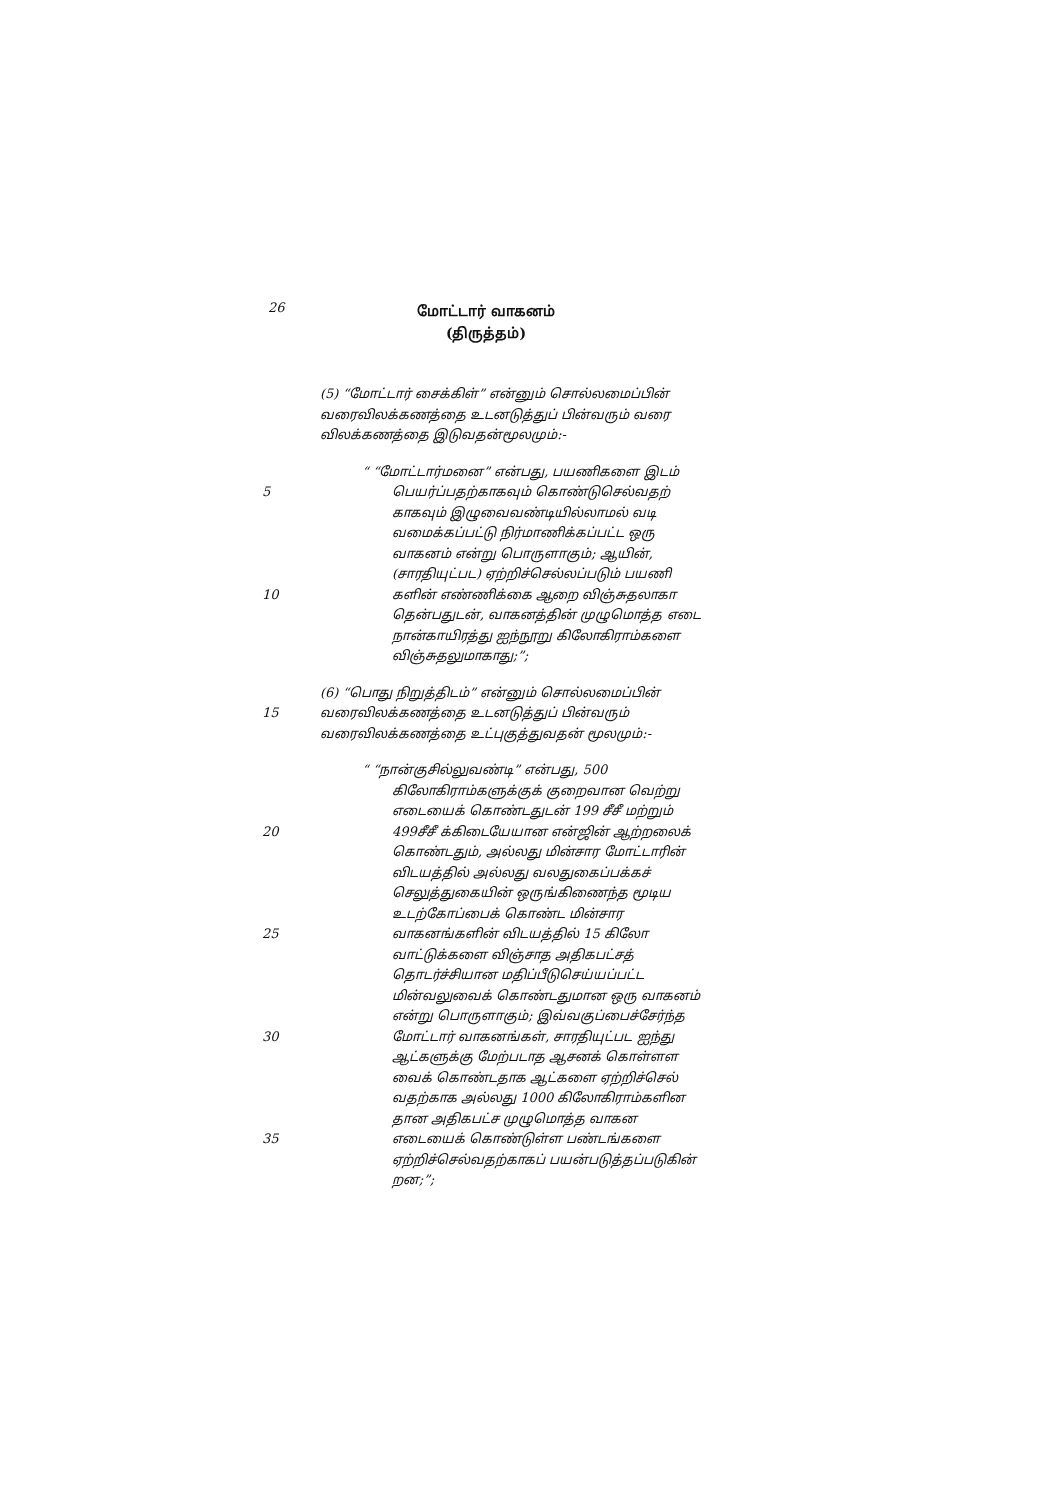26
மோட்டார் வாகனம்
(திருத்தம்)
(5) “மோட்டார் சைக்கிள்” என்னும் சொல்லமைப்பின் வரைவிலக்கணத்தை உடனடுத்துப் பின்வரும் வரை விலக்கணத்தை இடுவதன்மூலமும்:-
“ “மோட்டார்மனை” என்பது, பயணிகளை இடம்
5 பெயர்ப்பதற்காகவும் கொண்டுசெல்வதற் காகவும் இழுவைவண்டியில்லாமல் வடி வமைக்கப்பட்டு நிர்மாணிக்கப்பட்ட ஒரு வாகனம் என்று பொருளாகும்; ஆயின், (சாரதியுட்பட) ஏற்றிச்செல்லப்படும் பயணி
10 களின் எண்ணிக்கை ஆறை விஞ்சுதலாகா தென்பதுடன், வாகனத்தின் முழுமொத்த எடை நான்காயிரத்து ஐந்நூறு கிலோகிராம்களை விஞ்சுதலுமாகாது;”;
(6) “பொது நிறுத்திடம்” என்னும் சொல்லமைப்பின்
15 வரைவிலக்கணத்தை உடனடுத்துப் பின்வரும் வரைவிலக்கணத்தை உட்புகுத்துவதன் மூலமும்:-
“ “நான்குசில்லுவண்டி” என்பது, 500
கிலோகிராம்களுக்குக் குறைவான வெற்று எடையைக் கொண்டதுடன் 199 சீசீ மற்றும்
20 499சீசீ க்கிடையேயான என்ஜின் ஆற்றலைக் கொண்டதும், அல்லது மின்சார மோட்டாரின் விடயத்தில் அல்லது வலதுகைப்பக்கச் செலுத்துகையின் ஒருங்கிணைந்த மூடிய உடற்கோப்பைக் கொண்ட மின்சார
25 வாகனங்களின் விடயத்தில் 15 கிலோ வாட்டுக்களை விஞ்சாத அதிகபட்சத் தொடர்ச்சியான மதிப்பீடுசெய்யப்பட்ட மின்வலுவைக் கொண்டதுமான ஒரு வாகனம் என்று பொருளாகும்; இவ்வகுப்பைச்சேர்ந்த
30 மோட்டார் வாகனங்கள், சாரதியுட்பட ஐந்து ஆட்களுக்கு மேற்படாத ஆசனக் கொள்ளள வைக் கொண்டதாக ஆட்களை ஏற்றிச்செல் வதற்காக அல்லது 1000 கிலோகிராம்களின தான அதிகபட்ச முழுமொத்த வாகன
35 எடையைக் கொண்டுள்ள பண்டங்களை ஏற்றிச்செல்வதற்காகப் பயன்படுத்தப்படுகின் றன;”;